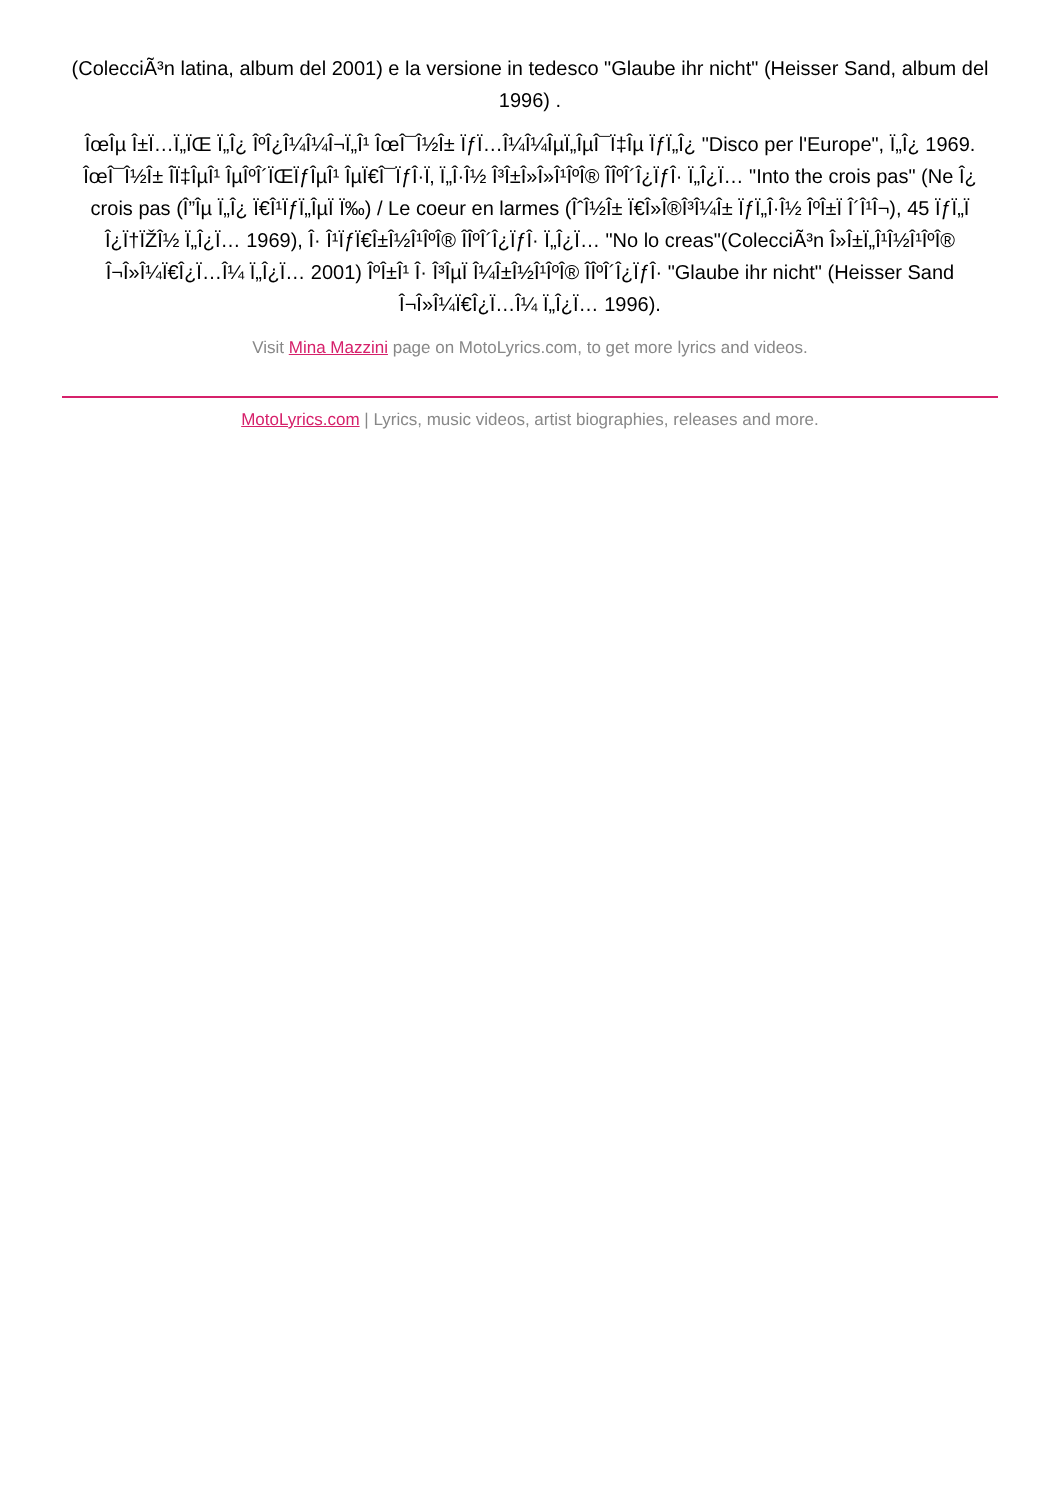(ColecciÃ³n latina, album del 2001) e la versione in tedesco "Glaube ihr nicht" (Heisser Sand, album del 1996) .
ÎœÎµ Î±Ï…Ï„ÏŒ Ï„Î¿ ÎºÎ¿Î¼Î¼Î¬Ï„Î¹ ÎœÎ¯Î½Î± ÏƒÏ…Î¼Î¼ÎµÏ„ÎµÎ¯Ï‡Îµ ÏƒÏ„Î¿ "Disco per l'Europe", Ï„Î¿ 1969. ÎœÎ¯Î½Î± ÎÏ‡ÎµÎ¹ ÎµÎºÎ´ÏŒÏƒÎµÎ¹ ÎµÏ€Î¯ÏƒÎ·Ï‚ Ï„Î·Î½ Î³Î±Î»Î»Î¹ÎºÎ® ÎÎºÎ´Î¿ÏƒÎ· Ï„Î¿Ï… "Into the crois pas" (Ne Î¿ crois pas (Î”Îµ Ï„Î¿ Ï€Î¹ÏƒÏ„ÎµÏ Ï‰) / Le coeur en larmes (ÎˆÎ½Î± Ï€Î»Î®Î³Î¼Î± ÏƒÏ„Î·Î½ ÎºÎ±Ï Î´Î¹Î¬), 45 ÏƒÏ„Ï Î¿Ï†ÏŽÎ½ Ï„Î¿Ï… 1969), Î· Î¹ÏƒÏ€Î±Î½Î¹ÎºÎ® ÎÎºÎ´Î¿ÏƒÎ· Ï„Î¿Ï… "No lo creas"(ColecciÃ³n Î»Î±Ï„Î¹Î½Î¹ÎºÎ® Î¬Î»Î¼Ï€Î¿Ï…Î¼ Ï„Î¿Ï… 2001) ÎºÎ±Î¹ Î· Î³ÎµÏ Î¼Î±Î½Î¹ÎºÎ® ÎÎºÎ´Î¿ÏƒÎ· "Glaube ihr nicht" (Heisser Sand Î¬Î»Î¼Ï€Î¿Ï…Î¼ Ï„Î¿Ï… 1996).
Visit Mina Mazzini page on MotoLyrics.com, to get more lyrics and videos.
MotoLyrics.com | Lyrics, music videos, artist biographies, releases and more.